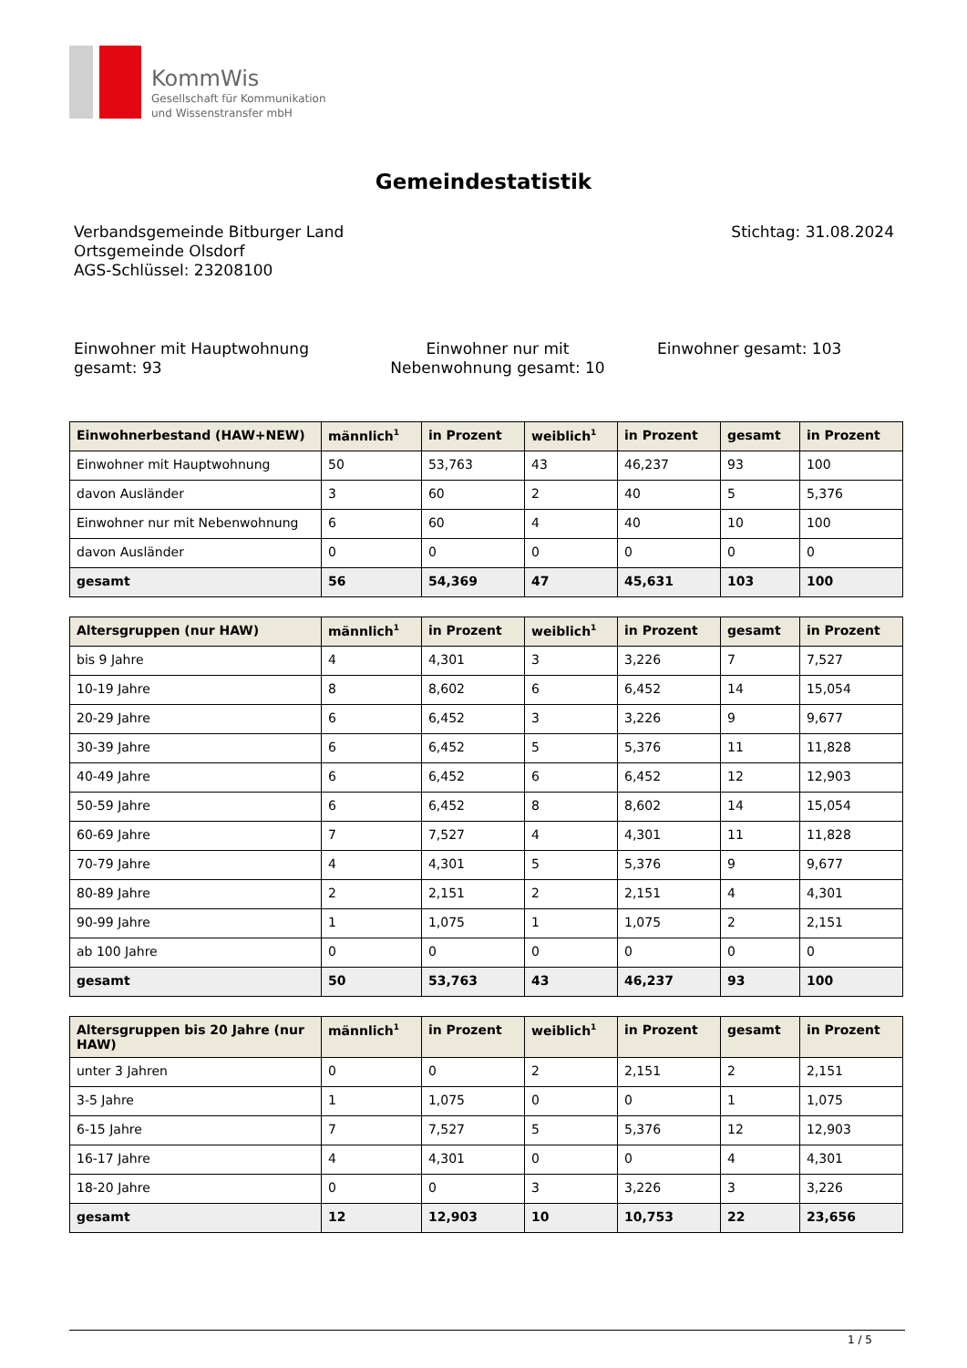KommWis
Gesellschaft für Kommunikation
und Wissenstransfer mbH
Gemeindestatistik
Verbandsgemeinde Bitburger Land
Ortsgemeinde Olsdorf
AGS-Schlüssel: 23208100
Stichtag: 31.08.2024
Einwohner mit Hauptwohnung gesamt: 93
Einwohner nur mit Nebenwohnung gesamt: 10
Einwohner gesamt: 103
| Einwohnerbestand (HAW+NEW) | männlich<sup>1</sup> | in Prozent | weiblich<sup>1</sup> | in Prozent | gesamt | in Prozent |
| --- | --- | --- | --- | --- | --- | --- |
| Einwohner mit Hauptwohnung | 50 | 53,763 | 43 | 46,237 | 93 | 100 |
| davon Ausländer | 3 | 60 | 2 | 40 | 5 | 5,376 |
| Einwohner nur mit Nebenwohnung | 6 | 60 | 4 | 40 | 10 | 100 |
| davon Ausländer | 0 | 0 | 0 | 0 | 0 | 0 |
| gesamt | 56 | 54,369 | 47 | 45,631 | 103 | 100 |
| Altersgruppen (nur HAW) | männlich<sup>1</sup> | in Prozent | weiblich<sup>1</sup> | in Prozent | gesamt | in Prozent |
| --- | --- | --- | --- | --- | --- | --- |
| bis 9 Jahre | 4 | 4,301 | 3 | 3,226 | 7 | 7,527 |
| 10-19 Jahre | 8 | 8,602 | 6 | 6,452 | 14 | 15,054 |
| 20-29 Jahre | 6 | 6,452 | 3 | 3,226 | 9 | 9,677 |
| 30-39 Jahre | 6 | 6,452 | 5 | 5,376 | 11 | 11,828 |
| 40-49 Jahre | 6 | 6,452 | 6 | 6,452 | 12 | 12,903 |
| 50-59 Jahre | 6 | 6,452 | 8 | 8,602 | 14 | 15,054 |
| 60-69 Jahre | 7 | 7,527 | 4 | 4,301 | 11 | 11,828 |
| 70-79 Jahre | 4 | 4,301 | 5 | 5,376 | 9 | 9,677 |
| 80-89 Jahre | 2 | 2,151 | 2 | 2,151 | 4 | 4,301 |
| 90-99 Jahre | 1 | 1,075 | 1 | 1,075 | 2 | 2,151 |
| ab 100 Jahre | 0 | 0 | 0 | 0 | 0 | 0 |
| gesamt | 50 | 53,763 | 43 | 46,237 | 93 | 100 |
| Altersgruppen bis 20 Jahre (nur HAW) | männlich<sup>1</sup> | in Prozent | weiblich<sup>1</sup> | in Prozent | gesamt | in Prozent |
| --- | --- | --- | --- | --- | --- | --- |
| unter 3 Jahren | 0 | 0 | 2 | 2,151 | 2 | 2,151 |
| 3-5 Jahre | 1 | 1,075 | 0 | 0 | 1 | 1,075 |
| 6-15 Jahre | 7 | 7,527 | 5 | 5,376 | 12 | 12,903 |
| 16-17 Jahre | 4 | 4,301 | 0 | 0 | 4 | 4,301 |
| 18-20 Jahre | 0 | 0 | 3 | 3,226 | 3 | 3,226 |
| gesamt | 12 | 12,903 | 10 | 10,753 | 22 | 23,656 |
1 / 5